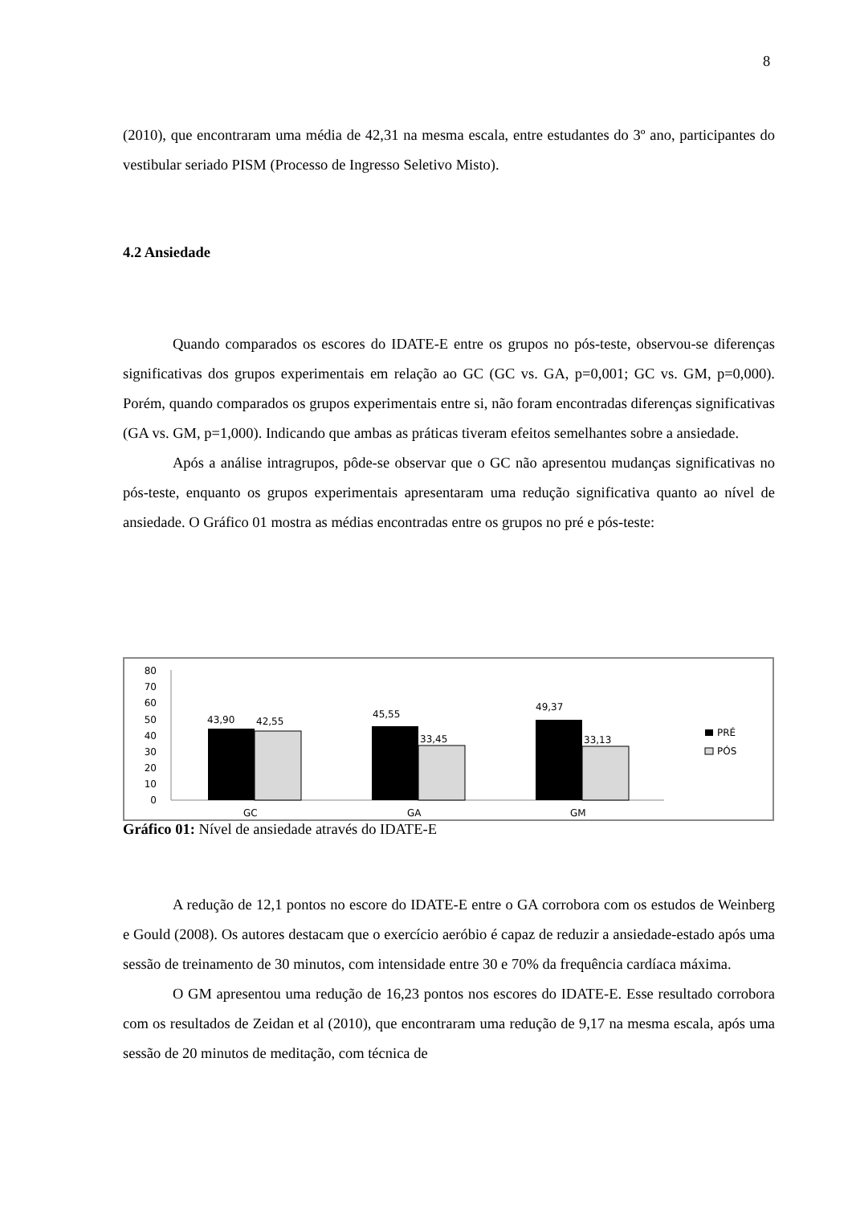8
(2010), que encontraram uma média de 42,31 na mesma escala, entre estudantes do 3º ano, participantes do vestibular seriado PISM (Processo de Ingresso Seletivo Misto).
4.2 Ansiedade
Quando comparados os escores do IDATE-E entre os grupos no pós-teste, observou-se diferenças significativas dos grupos experimentais em relação ao GC (GC vs. GA, p=0,001; GC vs. GM, p=0,000). Porém, quando comparados os grupos experimentais entre si, não foram encontradas diferenças significativas (GA vs. GM, p=1,000). Indicando que ambas as práticas tiveram efeitos semelhantes sobre a ansiedade.
Após a análise intragrupos, pôde-se observar que o GC não apresentou mudanças significativas no pós-teste, enquanto os grupos experimentais apresentaram uma redução significativa quanto ao nível de ansiedade. O Gráfico 01 mostra as médias encontradas entre os grupos no pré e pós-teste:
80
70
60
50
40
30
20
10
0
43,90
42,55
45,55
33,45
49,37
33,13
GC
GA
GM
PRÉ
PÓS
Gráfico 01: Nível de ansiedade através do IDATE-E
A redução de 12,1 pontos no escore do IDATE-E entre o GA corrobora com os estudos de Weinberg e Gould (2008). Os autores destacam que o exercício aeróbio é capaz de reduzir a ansiedade-estado após uma sessão de treinamento de 30 minutos, com intensidade entre 30 e 70% da frequência cardíaca máxima.
O GM apresentou uma redução de 16,23 pontos nos escores do IDATE-E. Esse resultado corrobora com os resultados de Zeidan et al (2010), que encontraram uma redução de 9,17 na mesma escala, após uma sessão de 20 minutos de meditação, com técnica de